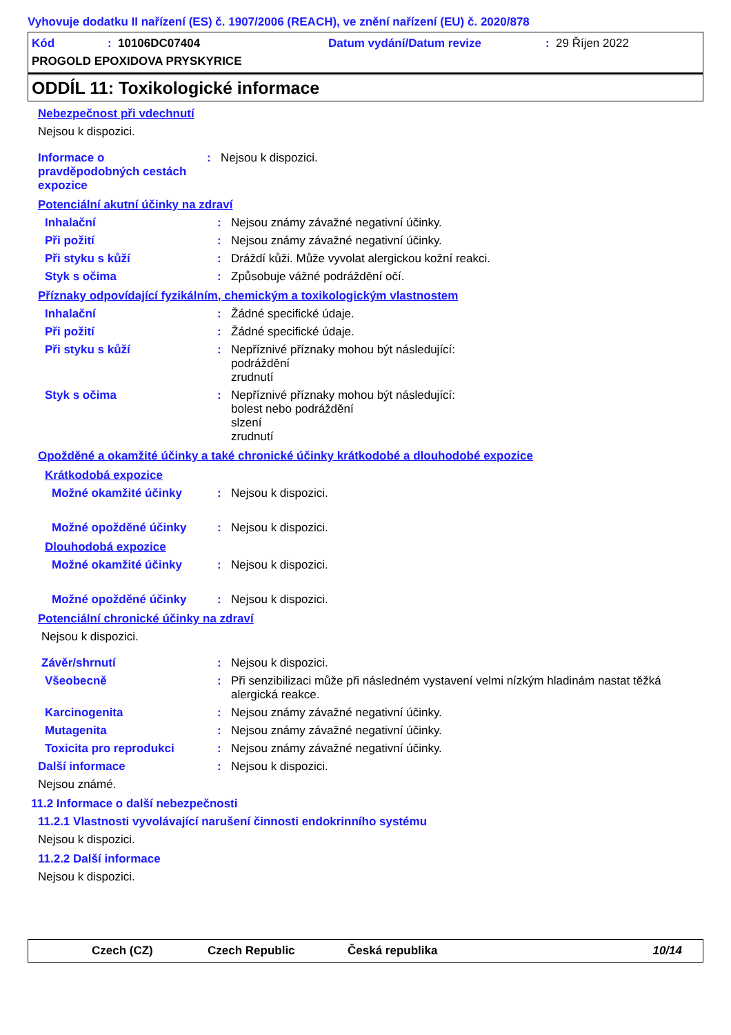Vyhovuje dodatku II nařízení (ES) č. 1907/2006 (REACH), ve znění nařízení (EU) č. 2020/878
Kód: 10106DC07404 Datum vydání/Datum revize: 29 Říjen 2022
PROGOLD EPOXIDOVA PRYSKYRICE
ODDÍL 11: Toxikologické informace
Nebezpečnost při vdechnutí
Nejsou k dispozici.
Informace o pravděpodobných cestách expozice: Nejsou k dispozici.
Potenciální akutní účinky na zdraví
Inhalační: Nejsou známy závažné negativní účinky.
Při požití: Nejsou známy závažné negativní účinky.
Při styku s kůží: Dráždí kůži. Může vyvolat alergickou kožní reakci.
Styk s očima: Způsobuje vážné podráždění očí.
Příznaky odpovídající fyzikálním, chemickým a toxikologickým vlastnostem
Inhalační: Žádné specifické údaje.
Při požití: Žádné specifické údaje.
Při styku s kůží: Nepříznivé příznaky mohou být následující:
podráždění
zrudnutí
Styk s očima: Nepříznivé příznaky mohou být následující:
bolest nebo podráždění
slzení
zrudnutí
Opožděné a okamžité účinky a také chronické účinky krátkodobé a dlouhodobé expozice
Krátkodobá expozice
Možné okamžité účinky: Nejsou k dispozici.
Možné opožděné účinky: Nejsou k dispozici.
Dlouhodobá expozice
Možné okamžité účinky: Nejsou k dispozici.
Možné opožděné účinky: Nejsou k dispozici.
Potenciální chronické účinky na zdraví
Nejsou k dispozici.
Závěr/shrnutí: Nejsou k dispozici.
Všeobecně: Při senzibilizaci může při následném vystavení velmi nízkým hladinám nastat těžká alergická reakce.
Karcinogenita: Nejsou známy závažné negativní účinky.
Mutagenita: Nejsou známy závažné negativní účinky.
Toxicita pro reprodukci: Nejsou známy závažné negativní účinky.
Další informace: Nejsou k dispozici.
Nejsou známé.
11.2 Informace o další nebezpečnosti
11.2.1 Vlastnosti vyvolávající narušení činnosti endokrinního systému
Nejsou k dispozici.
11.2.2 Další informace
Nejsou k dispozici.
Czech (CZ) Czech Republic Česká republika 10/14